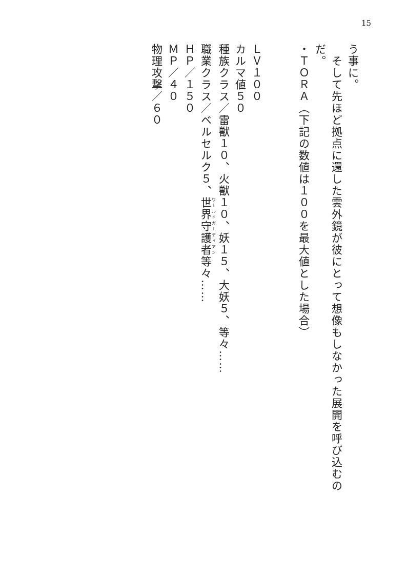15
う事に。
　そして先ほど拠点に還した雲外鏡が彼にとって想像もしなかった展開を呼び込むの
だ。
・ＴＯＲＡ（下記の数値は１００を最大値とした場合）
ＬＶ１００
カルマ値５０
種族クラス／雷獣１０、火獣１０、妖１５、大妖５、等々……
職業クラス／ベルセルク５、世界守護者等々……
ＨＰ／１５０
ＭＰ／４０
物理攻撃／６０